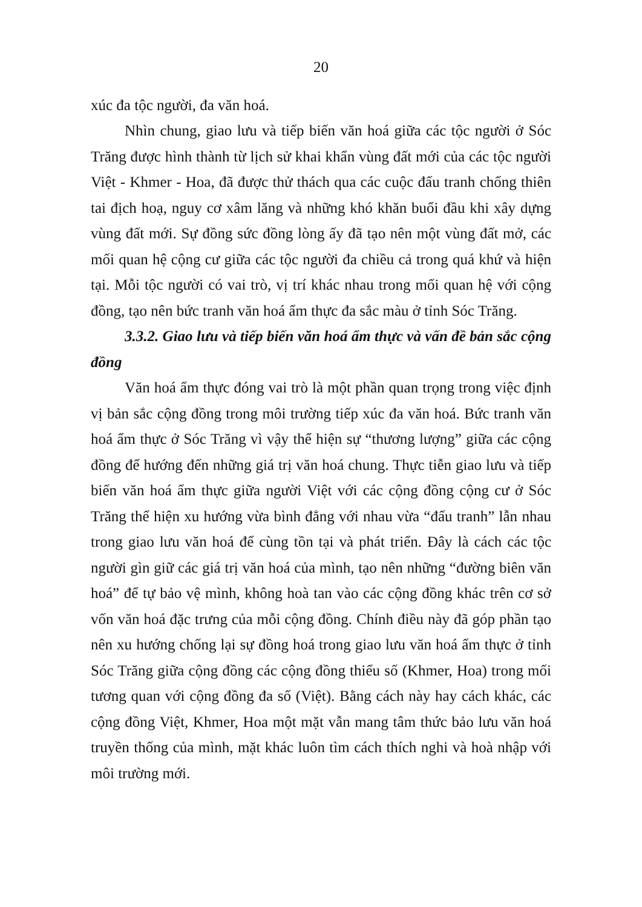20
xúc đa tộc người, đa văn hoá.
Nhìn chung, giao lưu và tiếp biến văn hoá giữa các tộc người ở Sóc Trăng được hình thành từ lịch sử khai khẩn vùng đất mới của các tộc người Việt - Khmer - Hoa, đã được thử thách qua các cuộc đấu tranh chống thiên tai địch hoạ, nguy cơ xâm lăng và những khó khăn buổi đầu khi xây dựng vùng đất mới. Sự đồng sức đồng lòng ấy đã tạo nên một vùng đất mở, các mối quan hệ cộng cư giữa các tộc người đa chiều cả trong quá khứ và hiện tại. Mỗi tộc người có vai trò, vị trí khác nhau trong mối quan hệ với cộng đồng, tạo nên bức tranh văn hoá ẩm thực đa sắc màu ở tỉnh Sóc Trăng.
3.3.2. Giao lưu và tiếp biến văn hoá ẩm thực và vấn đề bản sắc cộng đồng
Văn hoá ẩm thực đóng vai trò là một phần quan trọng trong việc định vị bản sắc cộng đồng trong môi trường tiếp xúc đa văn hoá. Bức tranh văn hoá ẩm thực ở Sóc Trăng vì vậy thể hiện sự “thương lượng” giữa các cộng đồng để hướng đến những giá trị văn hoá chung. Thực tiễn giao lưu và tiếp biến văn hoá ẩm thực giữa người Việt với các cộng đồng cộng cư ở Sóc Trăng thể hiện xu hướng vừa bình đẳng với nhau vừa “đấu tranh” lẫn nhau trong giao lưu văn hoá để cùng tồn tại và phát triển. Đây là cách các tộc người gìn giữ các giá trị văn hoá của mình, tạo nên những “đường biên văn hoá” để tự bảo vệ mình, không hoà tan vào các cộng đồng khác trên cơ sở vốn văn hoá đặc trưng của mỗi cộng đồng. Chính điều này đã góp phần tạo nên xu hướng chống lại sự đồng hoá trong giao lưu văn hoá ẩm thực ở tỉnh Sóc Trăng giữa cộng đồng các cộng đồng thiểu số (Khmer, Hoa) trong mối tương quan với cộng đồng đa số (Việt). Bằng cách này hay cách khác, các cộng đồng Việt, Khmer, Hoa một mặt vẫn mang tâm thức bảo lưu văn hoá truyền thống của mình, mặt khác luôn tìm cách thích nghi và hoà nhập với môi trường mới.